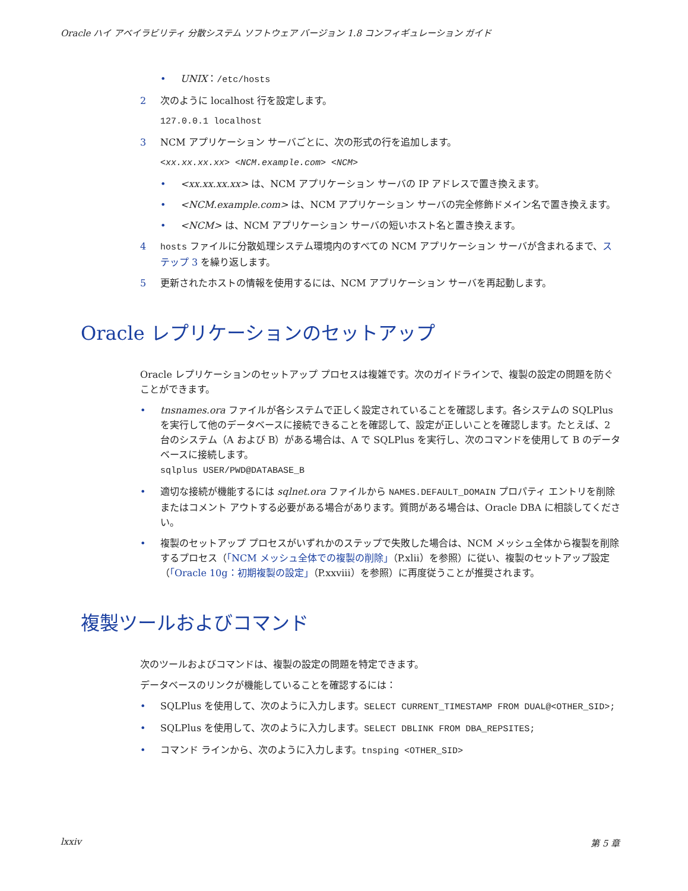Oracle ハイ アベイラビリティ 分散システム ソフトウェア バージョン 1.8 コンフィギュレーション ガイド
• UNIX：/etc/hosts
2 次のように localhost 行を設定します。
127.0.0.1 localhost
3 NCM アプリケーション サーバごとに、次の形式の行を追加します。
<xx.xx.xx.xx> <NCM.example.com> <NCM>
• <xx.xx.xx.xx> は、NCM アプリケーション サーバの IP アドレスで置き換えます。
• <NCM.example.com> は、NCM アプリケーション サーバの完全修飾ドメイン名で置き換えます。
• <NCM> は、NCM アプリケーション サーバの短いホスト名と置き換えます。
4 hosts ファイルに分散処理システム環境内のすべての NCM アプリケーション サーバが含まれるまで、ステップ 3 を繰り返します。
5 更新されたホストの情報を使用するには、NCM アプリケーション サーバを再起動します。
Oracle レプリケーションのセットアップ
Oracle レプリケーションのセットアップ プロセスは複雑です。次のガイドラインで、複製の設定の問題を防ぐことができます。
• tnsnames.ora ファイルが各システムで正しく設定されていることを確認します。各システムの SQLPlus を実行して他のデータベースに接続できることを確認して、設定が正しいことを確認します。たとえば、2 台のシステム（A および B）がある場合は、A で SQLPlus を実行し、次のコマンドを使用して B のデータベースに接続します。
sqlplus USER/PWD@DATABASE_B
• 適切な接続が機能するには sqlnet.ora ファイルから NAMES.DEFAULT_DOMAIN プロパティ エントリを削除またはコメント アウトする必要がある場合があります。質問がある場合は、Oracle DBA に相談してください。
• 複製のセットアップ プロセスがいずれかのステップで失敗した場合は、NCM メッシュ全体から複製を削除するプロセス（「NCM メッシュ全体での複製の削除」（P.xlii）を参照）に従い、複製のセットアップ設定（「Oracle 10g：初期複製の設定」（P.xxviii）を参照）に再度従うことが推奨されます。
複製ツールおよびコマンド
次のツールおよびコマンドは、複製の設定の問題を特定できます。
データベースのリンクが機能していることを確認するには：
• SQLPlus を使用して、次のように入力します。SELECT CURRENT_TIMESTAMP FROM DUAL@<OTHER_SID>;
• SQLPlus を使用して、次のように入力します。SELECT DBLINK FROM DBA_REPSITES;
• コマンド ラインから、次のように入力します。tnsping <OTHER_SID>
lxxiv 第 5 章